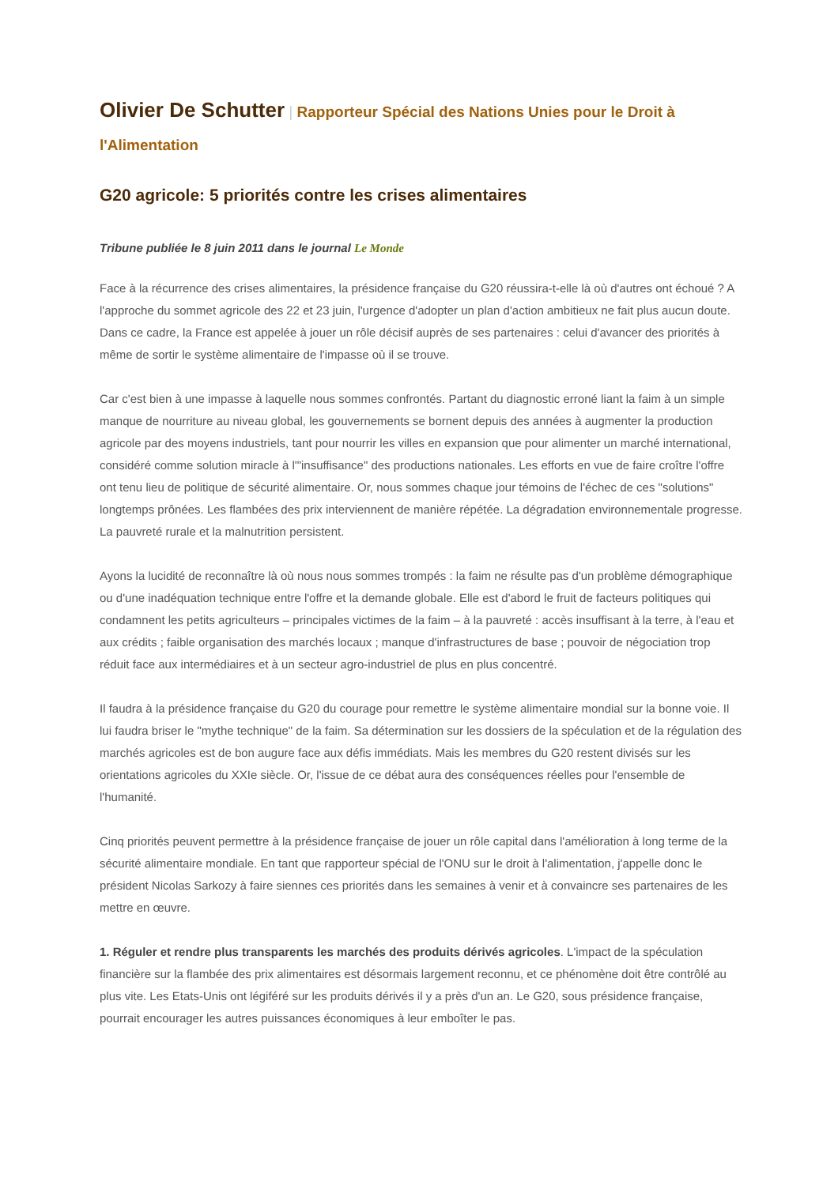Olivier De Schutter | Rapporteur Spécial des Nations Unies pour le Droit à l'Alimentation
G20 agricole: 5 priorités contre les crises alimentaires
Tribune publiée le 8 juin 2011 dans le journal Le Monde
Face à la récurrence des crises alimentaires, la présidence française du G20 réussira-t-elle là où d'autres ont échoué ? A l'approche du sommet agricole des 22 et 23 juin, l'urgence d'adopter un plan d'action ambitieux ne fait plus aucun doute. Dans ce cadre, la France est appelée à jouer un rôle décisif auprès de ses partenaires : celui d'avancer des priorités à même de sortir le système alimentaire de l'impasse où il se trouve.
Car c'est bien à une impasse à laquelle nous sommes confrontés. Partant du diagnostic erroné liant la faim à un simple manque de nourriture au niveau global, les gouvernements se bornent depuis des années à augmenter la production agricole par des moyens industriels, tant pour nourrir les villes en expansion que pour alimenter un marché international, considéré comme solution miracle à l'"insuffisance" des productions nationales. Les efforts en vue de faire croître l'offre ont tenu lieu de politique de sécurité alimentaire. Or, nous sommes chaque jour témoins de l'échec de ces "solutions" longtemps prônées. Les flambées des prix interviennent de manière répétée. La dégradation environnementale progresse. La pauvreté rurale et la malnutrition persistent.
Ayons la lucidité de reconnaître là où nous nous sommes trompés : la faim ne résulte pas d'un problème démographique ou d'une inadéquation technique entre l'offre et la demande globale. Elle est d'abord le fruit de facteurs politiques qui condamnent les petits agriculteurs – principales victimes de la faim – à la pauvreté : accès insuffisant à la terre, à l'eau et aux crédits ; faible organisation des marchés locaux ; manque d'infrastructures de base ; pouvoir de négociation trop réduit face aux intermédiaires et à un secteur agro-industriel de plus en plus concentré.
Il faudra à la présidence française du G20 du courage pour remettre le système alimentaire mondial sur la bonne voie. Il lui faudra briser le "mythe technique" de la faim. Sa détermination sur les dossiers de la spéculation et de la régulation des marchés agricoles est de bon augure face aux défis immédiats. Mais les membres du G20 restent divisés sur les orientations agricoles du XXIe siècle. Or, l'issue de ce débat aura des conséquences réelles pour l'ensemble de l'humanité.
Cinq priorités peuvent permettre à la présidence française de jouer un rôle capital dans l'amélioration à long terme de la sécurité alimentaire mondiale. En tant que rapporteur spécial de l'ONU sur le droit à l'alimentation, j'appelle donc le président Nicolas Sarkozy à faire siennes ces priorités dans les semaines à venir et à convaincre ses partenaires de les mettre en œuvre.
1. Réguler et rendre plus transparents les marchés des produits dérivés agricoles. L'impact de la spéculation financière sur la flambée des prix alimentaires est désormais largement reconnu, et ce phénomène doit être contrôlé au plus vite. Les Etats-Unis ont légiféré sur les produits dérivés il y a près d'un an. Le G20, sous présidence française, pourrait encourager les autres puissances économiques à leur emboîter le pas.